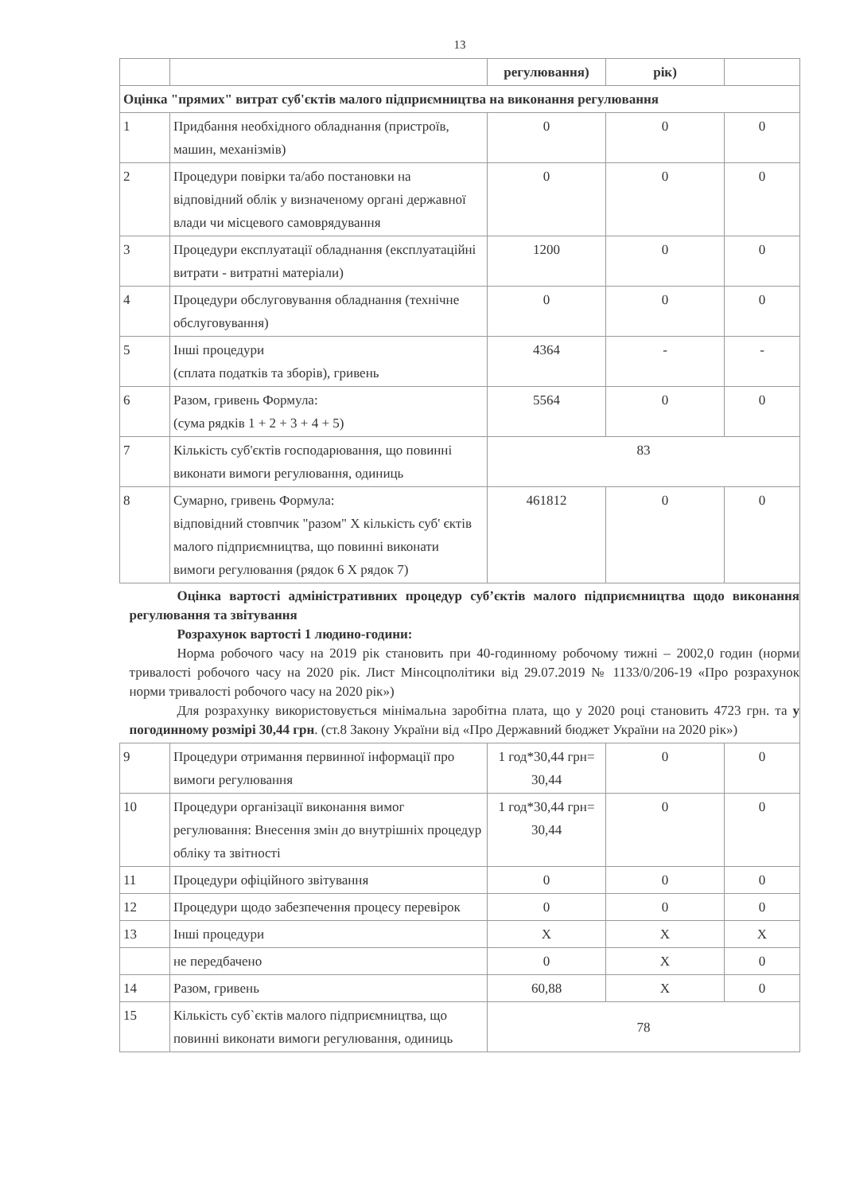13
| | | регулювання) | рік) | |
| Оцінка "прямих" витрат суб'єктів малого підприємництва на виконання регулювання | | | | |
| 1 | Придбання необхідного обладнання (пристроїв, машин, механізмів) | 0 | 0 | 0 |
| 2 | Процедури повірки та/або постановки на відповідний облік у визначеному органі державної влади чи місцевого самоврядування | 0 | 0 | 0 |
| 3 | Процедури експлуатації обладнання (експлуатаційні витрати - витратні матеріали) | 1200 | 0 | 0 |
| 4 | Процедури обслуговування обладнання (технічне обслуговування) | 0 | 0 | 0 |
| 5 | Інші процедури (сплата податків та зборів), гривень | 4364 | - | - |
| 6 | Разом, гривень Формула: (сума рядків 1 + 2 + 3 + 4 + 5) | 5564 | 0 | 0 |
| 7 | Кількість суб'єктів господарювання, що повинні виконати вимоги регулювання, одиниць | 83 | | |
| 8 | Сумарно, гривень Формула: відповідний стовпчик "разом" X кількість суб' єктів малого підприємництва, що повинні виконати вимоги регулювання (рядок 6 X рядок 7) | 461812 | 0 | 0 |
| Оцінка вартості адміністративних процедур суб’єктів малого підприємництва щодо виконання регулювання та звітування Розрахунок вартості 1 людино-години: Норма робочого часу на 2019 рік становить при 40-годинному робочому тижні – 2002,0 годин (норми тривалості робочого часу на 2020 рік. Лист Мінсоцполітики від 29.07.2019 № 1133/0/206-19 «Про розрахунок норми тривалості робочого часу на 2020 рік») Для розрахунку використовується мінімальна заробітна плата, що у 2020 році становить 4723 грн. та у погодинному розмірі 30,44 грн . (ст.8 Закону України від «Про Державний бюджет України на 2020 рік») | | | | |
| 9 | Процедури отримання первинної інформації про вимоги регулювання | 1 год*30,44 грн= 30,44 | 0 | 0 |
| 10 | Процедури організації виконання вимог регулювання: Внесення змін до внутрішніх процедур обліку та звітності | 1 год*30,44 грн= 30,44 | 0 | 0 |
| 11 | Процедури офіційного звітування | 0 | 0 | 0 |
| 12 | Процедури щодо забезпечення процесу перевірок | 0 | 0 | 0 |
| 13 | Інші процедури | X | X | X |
| | не передбачено | 0 | X | 0 |
| 14 | Разом, гривень | 60,88 | X | 0 |
| 15 | Кількість суб`єктів малого підприємництва, що повинні виконати вимоги регулювання, одиниць | 78 | | |